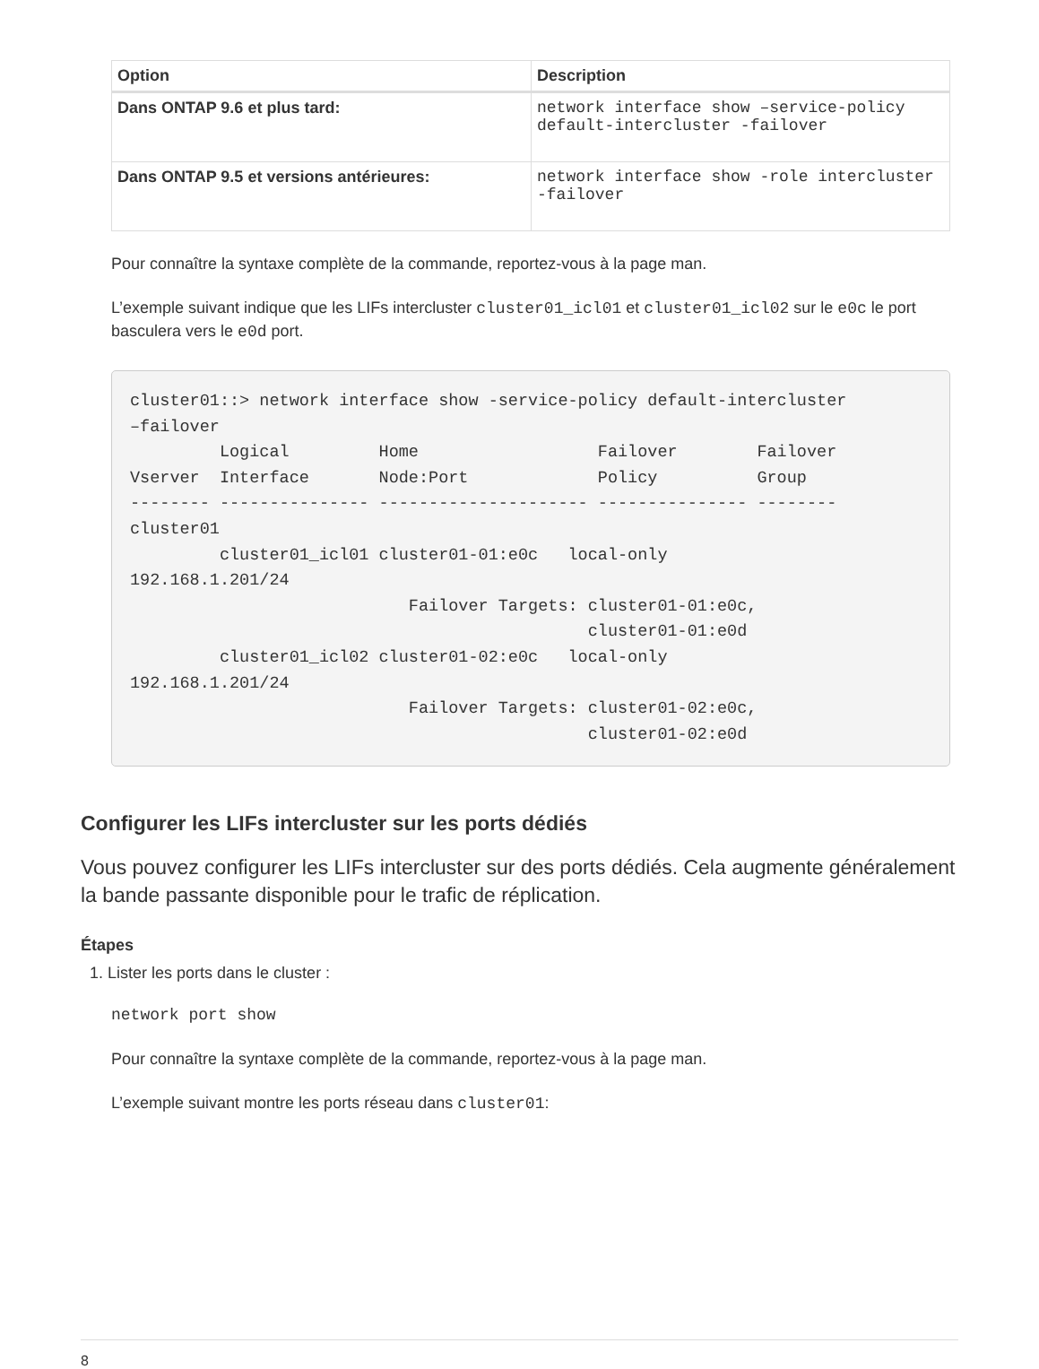| Option | Description |
| --- | --- |
| Dans ONTAP 9.6 et plus tard: | network interface show –service-policy default-intercluster -failover |
| Dans ONTAP 9.5 et versions antérieures: | network interface show -role intercluster -failover |
Pour connaître la syntaxe complète de la commande, reportez-vous à la page man.
L’exemple suivant indique que les LIFs intercluster cluster01_icl01 et cluster01_icl02 sur le e0c le port basculera vers le e0d port.
cluster01::> network interface show -service-policy default-intercluster
–failover
         Logical         Home                  Failover        Failover
Vserver  Interface       Node:Port             Policy          Group
-------- --------------- --------------------- --------------- --------
cluster01
         cluster01_icl01 cluster01-01:e0c   local-only
192.168.1.201/24
                            Failover Targets: cluster01-01:e0c,
                                              cluster01-01:e0d
         cluster01_icl02 cluster01-02:e0c   local-only
192.168.1.201/24
                            Failover Targets: cluster01-02:e0c,
                                              cluster01-02:e0d
Configurer les LIFs intercluster sur les ports dédiés
Vous pouvez configurer les LIFs intercluster sur des ports dédiés. Cela augmente généralement la bande passante disponible pour le trafic de réplication.
Étapes
1. Lister les ports dans le cluster :
network port show
Pour connaître la syntaxe complète de la commande, reportez-vous à la page man.
L’exemple suivant montre les ports réseau dans cluster01:
8